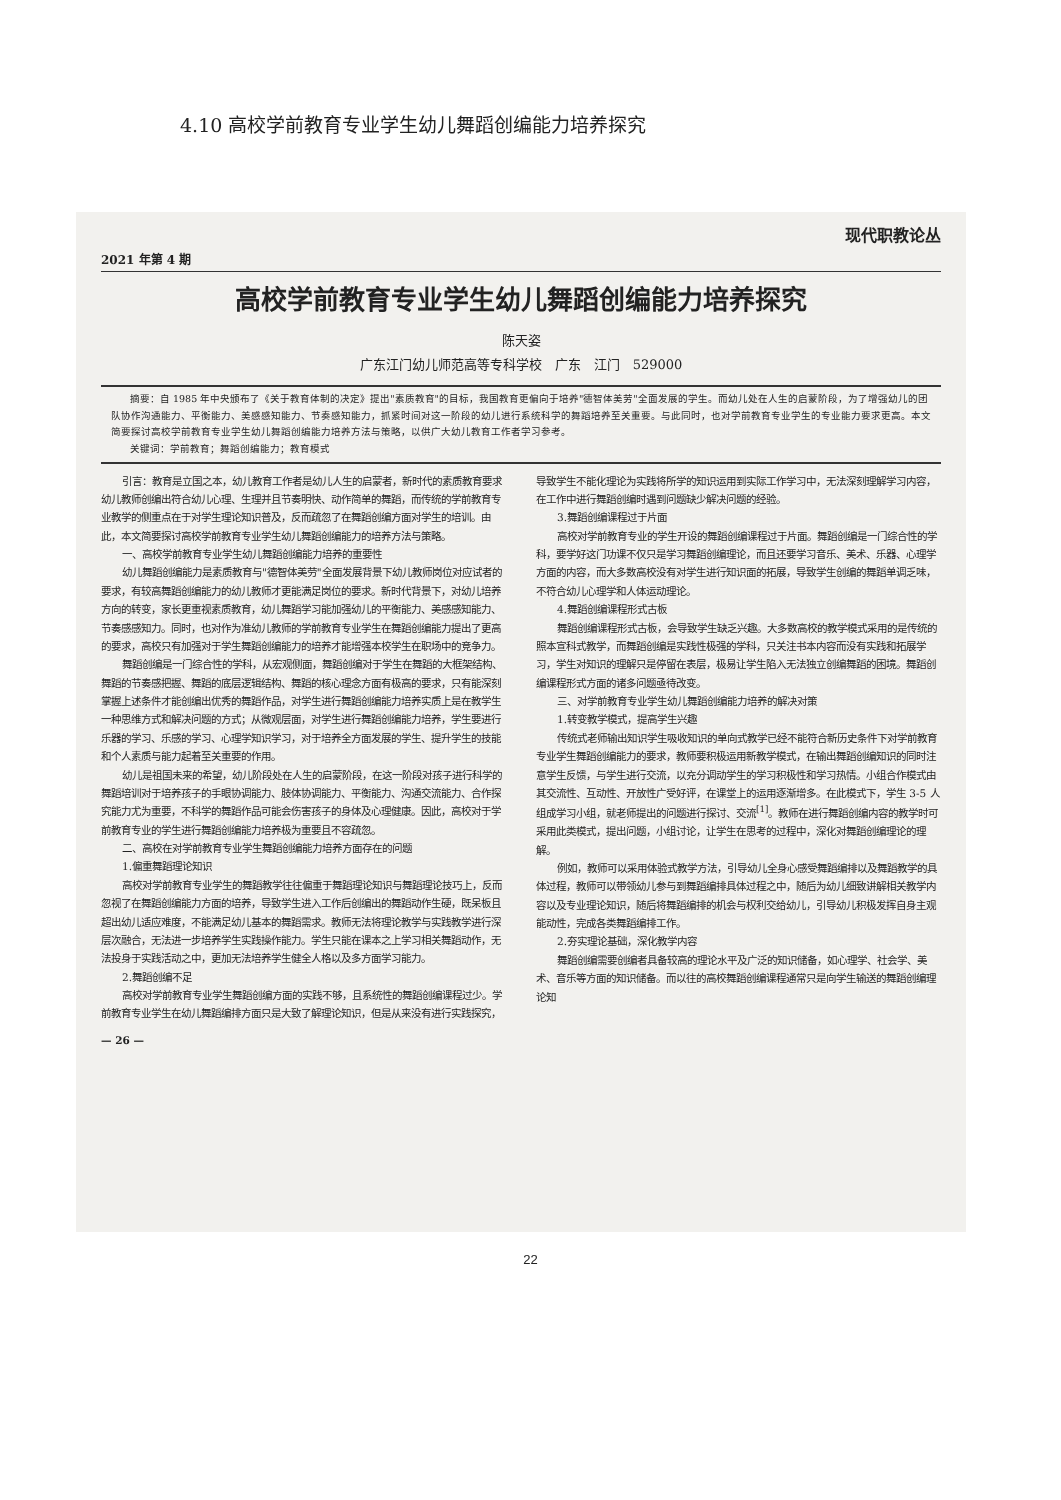4.10 高校学前教育专业学生幼儿舞蹈创编能力培养探究
现代职教论丛
2021 年第 4 期
高校学前教育专业学生幼儿舞蹈创编能力培养探究
陈天姿
广东江门幼儿师范高等专科学校　广东　江门　529000
摘要：自 1985 年中央颁布了《关于教育体制的决定》提出"素质教育"的目标，我国教育更偏向于培养"德智体美劳"全面发展的学生。而幼儿处在人生的启蒙阶段，为了增强幼儿的团队协作沟通能力、平衡能力、美感感知能力、节奏感知能力，抓紧时间对这一阶段的幼儿进行系统科学的舞蹈培养至关重要。与此同时，也对学前教育专业学生的专业能力要求更高。本文简要探讨高校学前教育专业学生幼儿舞蹈创编能力培养方法与策略，以供广大幼儿教育工作者学习参考。
关键词：学前教育；舞蹈创编能力；教育模式
引言：教育是立国之本，幼儿教育工作者是幼儿人生的启蒙者，新时代的素质教育要求幼儿教师创编出符合幼儿心理、生理并且节奏明快、动作简单的舞蹈，而传统的学前教育专业教学的侧重点在于对学生理论知识普及，反而疏忽了在舞蹈创编方面对学生的培训。由此，本文简要探讨高校学前教育专业学生幼儿舞蹈创编能力的培养方法与策略。
一、高校学前教育专业学生幼儿舞蹈创编能力培养的重要性
幼儿舞蹈创编能力是素质教育与"德智体美劳"全面发展背景下幼儿教师岗位对应试者的要求，有较高舞蹈创编能力的幼儿教师才更能满足岗位的要求。新时代背景下，对幼儿培养方向的转变，家长更重视素质教育，幼儿舞蹈学习能加强幼儿的平衡能力、美感感知能力、节奏感感知力。同时，也对作为准幼儿教师的学前教育专业学生在舞蹈创编能力提出了更高的要求，高校只有加强对于学生舞蹈创编能力的培养才能增强本校学生在职场中的竞争力。
舞蹈创编是一门综合性的学科，从宏观侧面，舞蹈创编对于学生在舞蹈的大框架结构、舞蹈的节奏感把握、舞蹈的底层逻辑结构、舞蹈的核心理念方面有极高的要求，只有能深刻掌握上述条件才能创编出优秀的舞蹈作品，对学生进行舞蹈创编能力培养实质上是在教学生一种思维方式和解决问题的方式；从微观层面，对学生进行舞蹈创编能力培养，学生要进行乐器的学习、乐感的学习、心理学知识学习，对于培养全方面发展的学生、提升学生的技能和个人素质与能力起着至关重要的作用。
幼儿是祖国未来的希望，幼儿阶段处在人生的启蒙阶段，在这一阶段对孩子进行科学的舞蹈培训对于培养孩子的手眼协调能力、肢体协调能力、平衡能力、沟通交流能力、合作探究能力尤为重要，不科学的舞蹈作品可能会伤害孩子的身体及心理健康。因此，高校对于学前教育专业的学生进行舞蹈创编能力培养极为重要且不容疏忽。
二、高校在对学前教育专业学生舞蹈创编能力培养方面存在的问题
1.偏重舞蹈理论知识
高校对学前教育专业学生的舞蹈教学往往偏重于舞蹈理论知识与舞蹈理论技巧上，反而忽视了在舞蹈创编能力方面的培养，导致学生进入工作后创编出的舞蹈动作生硬，既呆板且超出幼儿适应难度，不能满足幼儿基本的舞蹈需求。教师无法将理论教学与实践教学进行深层次融合，无法进一步培养学生实践操作能力。学生只能在课本之上学习相关舞蹈动作，无法投身于实践活动之中，更加无法培养学生健全人格以及多方面学习能力。
2.舞蹈创编不足
高校对学前教育专业学生舞蹈创编方面的实践不够，且系统性的舞蹈创编课程过少。学前教育专业学生在幼儿舞蹈编排方面只是大致了解理论知识，但是从来没有进行实践探究，导致学生不能化理论为实践将所学的知识运用到实际工作学习中，无法深刻理解学习内容，在工作中进行舞蹈创编时遇到问题缺少解决问题的经验。
3.舞蹈创编课程过于片面
高校对学前教育专业的学生开设的舞蹈创编课程过于片面。舞蹈创编是一门综合性的学科，要学好这门功课不仅只是学习舞蹈创编理论，而且还要学习音乐、美术、乐器、心理学方面的内容，而大多数高校没有对学生进行知识面的拓展，导致学生创编的舞蹈单调乏味，不符合幼儿心理学和人体运动理论。
4.舞蹈创编课程形式古板
舞蹈创编课程形式古板，会导致学生缺乏兴趣。大多数高校的教学模式采用的是传统的照本宣科式教学，而舞蹈创编是实践性极强的学科，只关注书本内容而没有实践和拓展学习，学生对知识的理解只是停留在表层，极易让学生陷入无法独立创编舞蹈的困境。舞蹈创编课程形式方面的诸多问题亟待改变。
三、对学前教育专业学生幼儿舞蹈创编能力培养的解决对策
1.转变教学模式，提高学生兴趣
传统式老师输出知识学生吸收知识的单向式教学已经不能符合新历史条件下对学前教育专业学生舞蹈创编能力的要求，教师要积极运用新教学模式，在输出舞蹈创编知识的同时注意学生反馈，与学生进行交流，以充分调动学生的学习积极性和学习热情。小组合作模式由其交流性、互动性、开放性广受好评，在课堂上的运用逐渐增多。在此模式下，学生 3-5 人组成学习小组，就老师提出的问题进行探讨、交流<sup>[1]</sup>。教师在进行舞蹈创编内容的教学时可采用此类模式，提出问题，小组讨论，让学生在思考的过程中，深化对舞蹈创编理论的理解。
例如，教师可以采用体验式教学方法，引导幼儿全身心感受舞蹈编排以及舞蹈教学的具体过程，教师可以带领幼儿参与到舞蹈编排具体过程之中，随后为幼儿细致讲解相关教学内容以及专业理论知识，随后将舞蹈编排的机会与权利交给幼儿，引导幼儿积极发挥自身主观能动性，完成各类舞蹈编排工作。
2.夯实理论基础，深化教学内容
舞蹈创编需要创编者具备较高的理论水平及广泛的知识储备，如心理学、社会学、美术、音乐等方面的知识储备。而以往的高校舞蹈创编课程通常只是向学生输送的舞蹈创编理论知
— 26 —
22